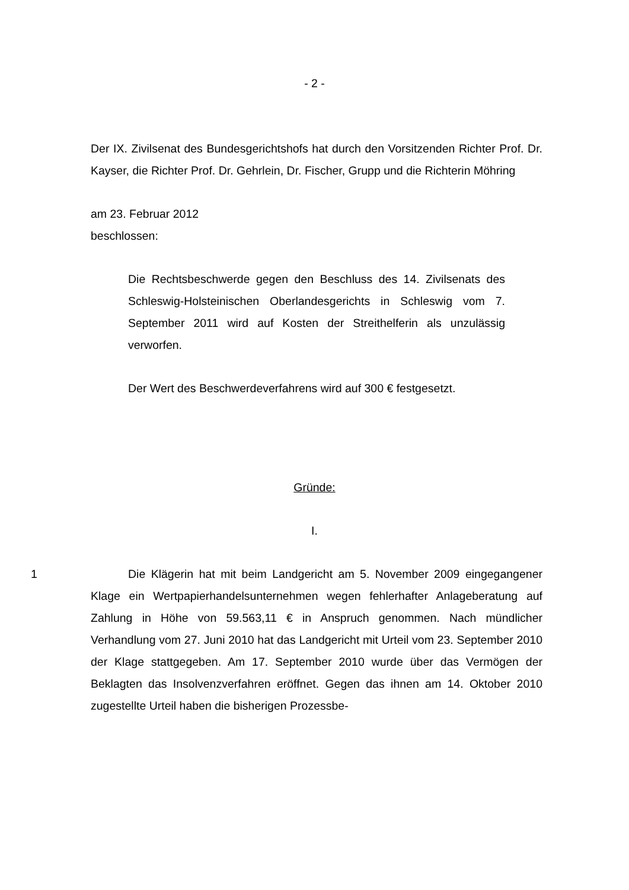- 2 -
Der IX. Zivilsenat des Bundesgerichtshofs hat durch den Vorsitzenden Richter Prof. Dr. Kayser, die Richter Prof. Dr. Gehrlein, Dr. Fischer, Grupp und die Richterin Möhring
am 23. Februar 2012
beschlossen:
Die Rechtsbeschwerde gegen den Beschluss des 14. Zivilsenats des Schleswig-Holsteinischen Oberlandesgerichts in Schleswig vom 7. September 2011 wird auf Kosten der Streithelferin als unzulässig verworfen.
Der Wert des Beschwerdeverfahrens wird auf 300 € festgesetzt.
Gründe:
I.
1 Die Klägerin hat mit beim Landgericht am 5. November 2009 eingegangener Klage ein Wertpapierhandelsunternehmen wegen fehlerhafter Anlageberatung auf Zahlung in Höhe von 59.563,11 € in Anspruch genommen. Nach mündlicher Verhandlung vom 27. Juni 2010 hat das Landgericht mit Urteil vom 23. September 2010 der Klage stattgegeben. Am 17. September 2010 wurde über das Vermögen der Beklagten das Insolvenzverfahren eröffnet. Gegen das ihnen am 14. Oktober 2010 zugestellte Urteil haben die bisherigen Prozessbe-